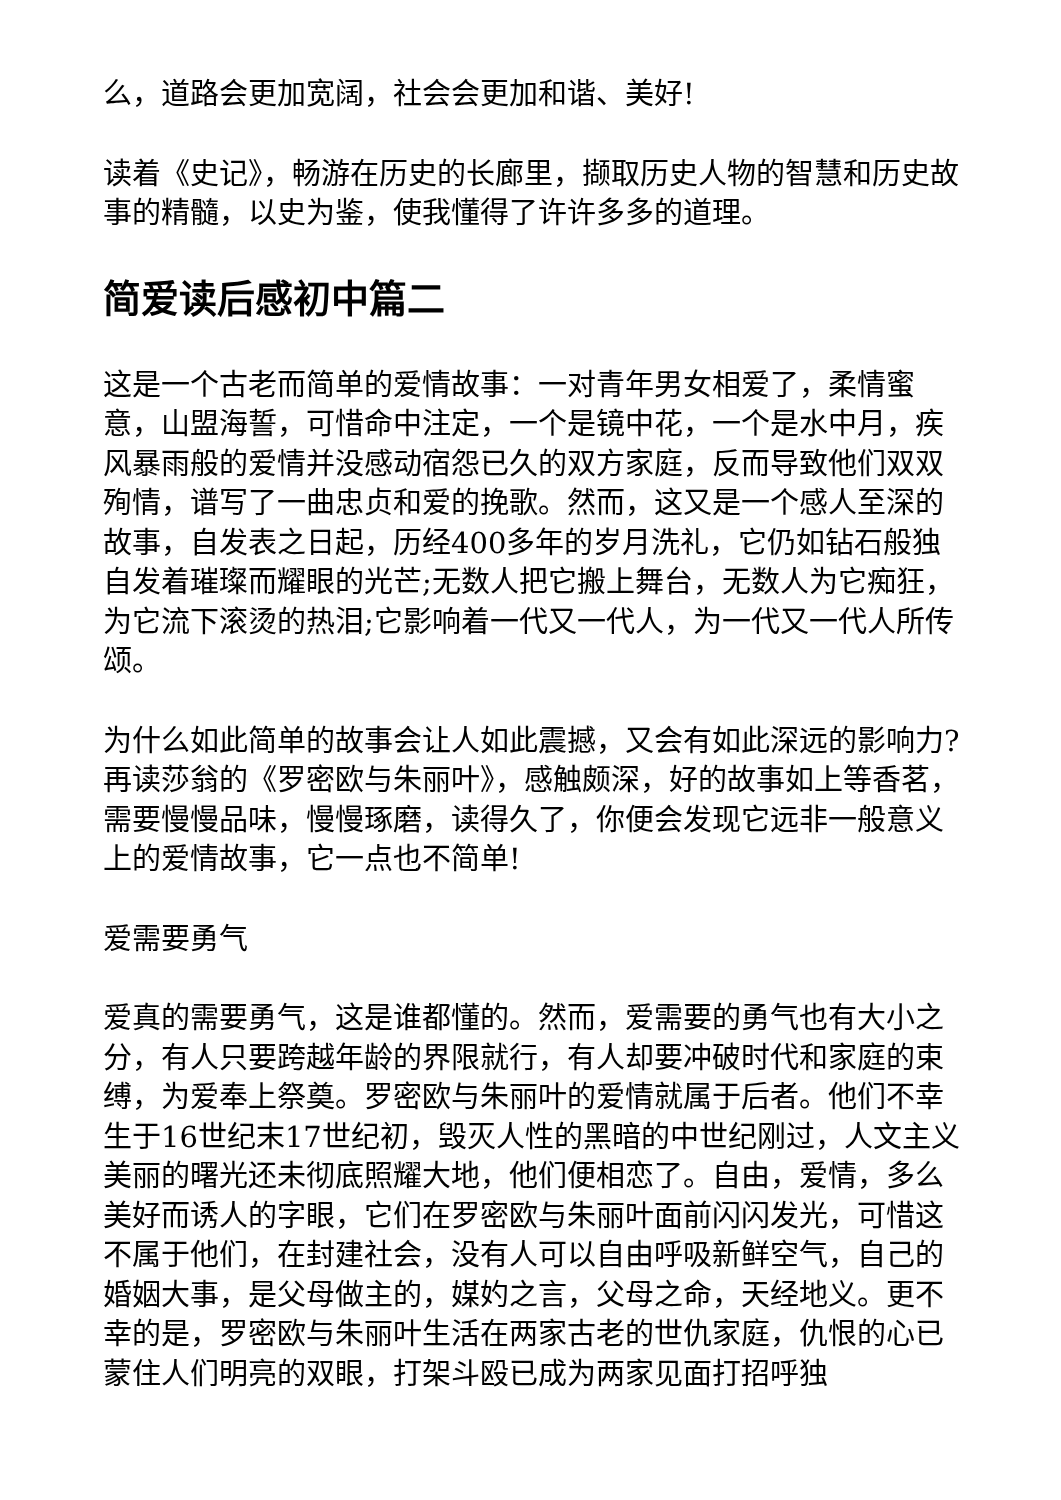么，道路会更加宽阔，社会会更加和谐、美好!
读着《史记》，畅游在历史的长廊里，撷取历史人物的智慧和历史故事的精髓，以史为鉴，使我懂得了许许多多的道理。
简爱读后感初中篇二
这是一个古老而简单的爱情故事：一对青年男女相爱了，柔情蜜意，山盟海誓，可惜命中注定，一个是镜中花，一个是水中月，疾风暴雨般的爱情并没感动宿怨已久的双方家庭，反而导致他们双双殉情，谱写了一曲忠贞和爱的挽歌。然而，这又是一个感人至深的故事，自发表之日起，历经400多年的岁月洗礼，它仍如钻石般独自发着璀璨而耀眼的光芒;无数人把它搬上舞台，无数人为它痴狂，为它流下滚烫的热泪;它影响着一代又一代人，为一代又一代人所传颂。
为什么如此简单的故事会让人如此震撼，又会有如此深远的影响力?再读莎翁的《罗密欧与朱丽叶》，感触颇深，好的故事如上等香茗，需要慢慢品味，慢慢琢磨，读得久了，你便会发现它远非一般意义上的爱情故事，它一点也不简单!
爱需要勇气
爱真的需要勇气，这是谁都懂的。然而，爱需要的勇气也有大小之分，有人只要跨越年龄的界限就行，有人却要冲破时代和家庭的束缚，为爱奉上祭奠。罗密欧与朱丽叶的爱情就属于后者。他们不幸生于16世纪末17世纪初，毁灭人性的黑暗的中世纪刚过，人文主义美丽的曙光还未彻底照耀大地，他们便相恋了。自由，爱情，多么美好而诱人的字眼，它们在罗密欧与朱丽叶面前闪闪发光，可惜这不属于他们，在封建社会，没有人可以自由呼吸新鲜空气，自己的婚姻大事，是父母做主的，媒妁之言，父母之命，天经地义。更不幸的是，罗密欧与朱丽叶生活在两家古老的世仇家庭，仇恨的心已蒙住人们明亮的双眼，打架斗殴已成为两家见面打招呼独